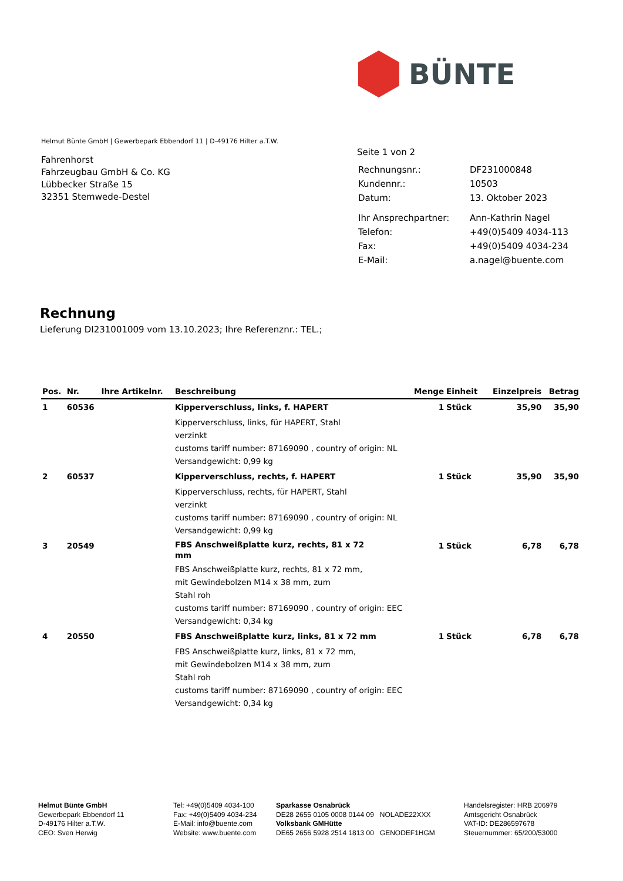BÜNTE
Helmut Bünte GmbH | Gewerbepark Ebbendorf 11 | D-49176 Hilter a.T.W.
Fahrenhorst
Fahrzeugbau GmbH & Co. KG
Lübbecker Straße 15
32351 Stemwede-Destel
Seite 1 von 2
| Rechnungsnr.: | DF231000848 |
| Kundennr.: | 10503 |
| Datum: | 13. Oktober 2023 |
| Ihr Ansprechpartner: | Ann-Kathrin Nagel |
| Telefon: | +49(0)5409 4034-113 |
| Fax: | +49(0)5409 4034-234 |
| E-Mail: | a.nagel@buente.com |
Rechnung
Lieferung DI231001009 vom 13.10.2023; Ihre Referenznr.: TEL.;
| Pos. | Nr. | Ihre Artikelnr. | Beschreibung | Menge | Einheit | Einzelpreis | Betrag |
| --- | --- | --- | --- | --- | --- | --- | --- |
| 1 | 60536 | | Kipperverschluss, links, f. HAPERT | 1 | Stück | 35,90 | 35,90 |
| | | | Kipperverschluss, links, für HAPERT, Stahl verzinkt customs tariff number: 87169090 , country of origin: NL Versandgewicht: 0,99 kg | | | | |
| 2 | 60537 | | Kipperverschluss, rechts, f. HAPERT | 1 | Stück | 35,90 | 35,90 |
| | | | Kipperverschluss, rechts, für HAPERT, Stahl verzinkt customs tariff number: 87169090 , country of origin: NL Versandgewicht: 0,99 kg | | | | |
| 3 | 20549 | | FBS Anschweißplatte kurz, rechts, 81 x 72 mm | 1 | Stück | 6,78 | 6,78 |
| | | | FBS Anschweißplatte kurz, rechts, 81 x 72 mm, mit Gewindebolzen M14 x 38 mm, zum Stahl roh customs tariff number: 87169090 , country of origin: EEC Versandgewicht: 0,34 kg | | | | |
| 4 | 20550 | | FBS Anschweißplatte kurz, links, 81 x 72 mm | 1 | Stück | 6,78 | 6,78 |
| | | | FBS Anschweißplatte kurz, links, 81 x 72 mm, mit Gewindebolzen M14 x 38 mm, zum Stahl roh customs tariff number: 87169090 , country of origin: EEC Versandgewicht: 0,34 kg | | | | |
Helmut Bünte GmbH
Gewerbepark Ebbendorf 11
D-49176 Hilter a.T.W.
CEO: Sven Herwig
Tel: +49(0)5409 4034-100
Fax: +49(0)5409 4034-234
E-Mail: info@buente.com
Website: www.buente.com
Sparkasse Osnabrück
DE28 2655 0105 0008 0144 09 NOLADE22XXX
Volksbank GMHütte
DE65 2656 5928 2514 1813 00 GENODEF1HGM
Handelsregister: HRB 206979
Amtsgericht Osnabrück
VAT-ID: DE286597678
Steuernummer: 65/200/53000